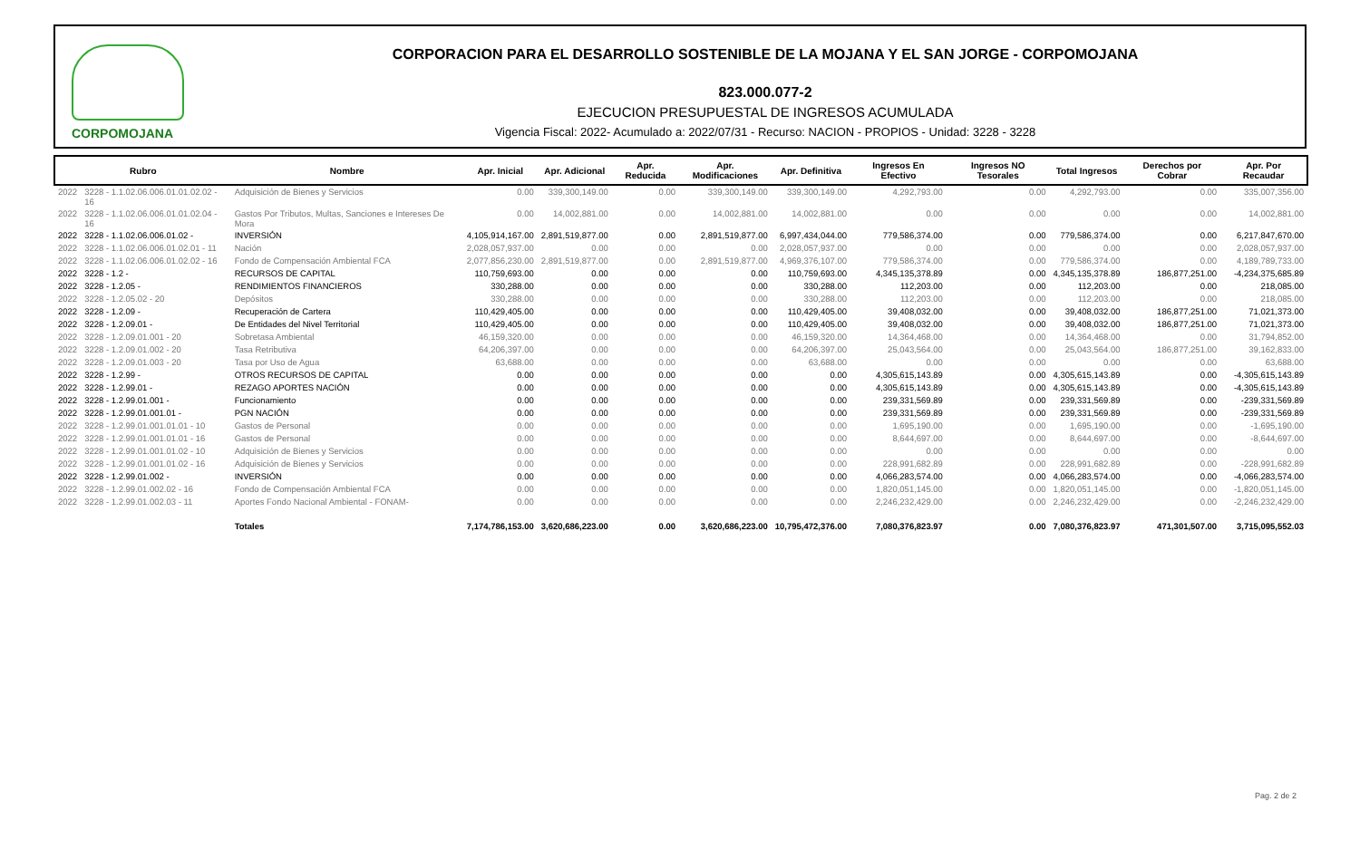CORPOMOJANA CORPORACION PARA EL DESARROLLO SOSTENIBLE DE LA MOJANA Y EL SAN JORGE - CORPOMOJANA
823.000.077-2
EJECUCION PRESUPUESTAL DE INGRESOS ACUMULADA
Vigencia Fiscal: 2022- Acumulado a: 2022/07/31 - Recurso: NACION - PROPIOS - Unidad: 3228 - 3228
| Rubro | | Nombre | Apr. Inicial | Apr. Adicional | Apr. Reducida | Apr. Modificaciones | Apr. Definitiva | Ingresos En Efectivo | Ingresos NO Tesorales | Total Ingresos | Derechos por Cobrar | Apr. Por Recaudar |
| --- | --- | --- | --- | --- | --- | --- | --- | --- | --- | --- | --- | --- |
| 2022 | 3228 - 1.1.02.06.006.01.01.02.02 - 16 | Adquisición de Bienes y Servicios | 0.00 | 339,300,149.00 | 0.00 | 339,300,149.00 | 339,300,149.00 | 4,292,793.00 | 0.00 | 4,292,793.00 | 0.00 | 335,007,356.00 |
| 2022 | 3228 - 1.1.02.06.006.01.01.02.04 - 16 | Gastos Por Tributos, Multas, Sanciones e Intereses De Mora | 0.00 | 14,002,881.00 | 0.00 | 14,002,881.00 | 14,002,881.00 | 0.00 | 0.00 | 0.00 | 0.00 | 14,002,881.00 |
| 2022 | 3228 - 1.1.02.06.006.01.02 - | INVERSIÓN | 4,105,914,167.00 | 2,891,519,877.00 | 0.00 | 2,891,519,877.00 | 6,997,434,044.00 | 779,586,374.00 | 0.00 | 779,586,374.00 | 0.00 | 6,217,847,670.00 |
| 2022 | 3228 - 1.1.02.06.006.01.02.01 - 11 | Nación | 2,028,057,937.00 | 0.00 | 0.00 | 0.00 | 2,028,057,937.00 | 0.00 | 0.00 | 0.00 | 0.00 | 2,028,057,937.00 |
| 2022 | 3228 - 1.1.02.06.006.01.02.02 - 16 | Fondo de Compensación Ambiental FCA | 2,077,856,230.00 | 2,891,519,877.00 | 0.00 | 2,891,519,877.00 | 4,969,376,107.00 | 779,586,374.00 | 0.00 | 779,586,374.00 | 0.00 | 4,189,789,733.00 |
| 2022 | 3228 - 1.2 - | RECURSOS DE CAPITAL | 110,759,693.00 | 0.00 | 0.00 | 0.00 | 110,759,693.00 | 4,345,135,378.89 | 0.00 | 4,345,135,378.89 | 186,877,251.00 | -4,234,375,685.89 |
| 2022 | 3228 - 1.2.05 - | RENDIMIENTOS FINANCIEROS | 330,288.00 | 0.00 | 0.00 | 0.00 | 330,288.00 | 112,203.00 | 0.00 | 112,203.00 | 0.00 | 218,085.00 |
| 2022 | 3228 - 1.2.05.02 - 20 | Depósitos | 330,288.00 | 0.00 | 0.00 | 0.00 | 330,288.00 | 112,203.00 | 0.00 | 112,203.00 | 0.00 | 218,085.00 |
| 2022 | 3228 - 1.2.09 - | Recuperación de Cartera | 110,429,405.00 | 0.00 | 0.00 | 0.00 | 110,429,405.00 | 39,408,032.00 | 0.00 | 39,408,032.00 | 186,877,251.00 | 71,021,373.00 |
| 2022 | 3228 - 1.2.09.01 - | De Entidades del Nivel Territorial | 110,429,405.00 | 0.00 | 0.00 | 0.00 | 110,429,405.00 | 39,408,032.00 | 0.00 | 39,408,032.00 | 186,877,251.00 | 71,021,373.00 |
| 2022 | 3228 - 1.2.09.01.001 - 20 | Sobretasa Ambiental | 46,159,320.00 | 0.00 | 0.00 | 0.00 | 46,159,320.00 | 14,364,468.00 | 0.00 | 14,364,468.00 | 0.00 | 31,794,852.00 |
| 2022 | 3228 - 1.2.09.01.002 - 20 | Tasa Retributiva | 64,206,397.00 | 0.00 | 0.00 | 0.00 | 64,206,397.00 | 25,043,564.00 | 0.00 | 25,043,564.00 | 186,877,251.00 | 39,162,833.00 |
| 2022 | 3228 - 1.2.09.01.003 - 20 | Tasa por Uso de Agua | 63,688.00 | 0.00 | 0.00 | 0.00 | 63,688.00 | 0.00 | 0.00 | 0.00 | 0.00 | 63,688.00 |
| 2022 | 3228 - 1.2.99 - | OTROS RECURSOS DE CAPITAL | 0.00 | 0.00 | 0.00 | 0.00 | 0.00 | 4,305,615,143.89 | 0.00 | 4,305,615,143.89 | 0.00 | -4,305,615,143.89 |
| 2022 | 3228 - 1.2.99.01 - | REZAGO APORTES NACIÓN | 0.00 | 0.00 | 0.00 | 0.00 | 0.00 | 4,305,615,143.89 | 0.00 | 4,305,615,143.89 | 0.00 | -4,305,615,143.89 |
| 2022 | 3228 - 1.2.99.01.001 - | Funcionamiento | 0.00 | 0.00 | 0.00 | 0.00 | 0.00 | 239,331,569.89 | 0.00 | 239,331,569.89 | 0.00 | -239,331,569.89 |
| 2022 | 3228 - 1.2.99.01.001.01 - | PGN NACIÓN | 0.00 | 0.00 | 0.00 | 0.00 | 0.00 | 239,331,569.89 | 0.00 | 239,331,569.89 | 0.00 | -239,331,569.89 |
| 2022 | 3228 - 1.2.99.01.001.01.01 - 10 | Gastos de Personal | 0.00 | 0.00 | 0.00 | 0.00 | 0.00 | 1,695,190.00 | 0.00 | 1,695,190.00 | 0.00 | -1,695,190.00 |
| 2022 | 3228 - 1.2.99.01.001.01.01 - 16 | Gastos de Personal | 0.00 | 0.00 | 0.00 | 0.00 | 0.00 | 8,644,697.00 | 0.00 | 8,644,697.00 | 0.00 | -8,644,697.00 |
| 2022 | 3228 - 1.2.99.01.001.01.02 - 10 | Adquisición de Bienes y Servicios | 0.00 | 0.00 | 0.00 | 0.00 | 0.00 | 0.00 | 0.00 | 0.00 | 0.00 | 0.00 |
| 2022 | 3228 - 1.2.99.01.001.01.02 - 16 | Adquisición de Bienes y Servicios | 0.00 | 0.00 | 0.00 | 0.00 | 0.00 | 228,991,682.89 | 0.00 | 228,991,682.89 | 0.00 | -228,991,682.89 |
| 2022 | 3228 - 1.2.99.01.002 - | INVERSIÓN | 0.00 | 0.00 | 0.00 | 0.00 | 0.00 | 4,066,283,574.00 | 0.00 | 4,066,283,574.00 | 0.00 | -4,066,283,574.00 |
| 2022 | 3228 - 1.2.99.01.002.02 - 16 | Fondo de Compensación Ambiental FCA | 0.00 | 0.00 | 0.00 | 0.00 | 0.00 | 1,820,051,145.00 | 0.00 | 1,820,051,145.00 | 0.00 | -1,820,051,145.00 |
| 2022 | 3228 - 1.2.99.01.002.03 - 11 | Aportes Fondo Nacional Ambiental - FONAM- | 0.00 | 0.00 | 0.00 | 0.00 | 0.00 | 2,246,232,429.00 | 0.00 | 2,246,232,429.00 | 0.00 | -2,246,232,429.00 |
| | | Totales | 7,174,786,153.00 | 3,620,686,223.00 | 0.00 | 3,620,686,223.00 | 10,795,472,376.00 | 7,080,376,823.97 | 0.00 | 7,080,376,823.97 | 471,301,507.00 | 3,715,095,552.03 |
Pag. 2 de 2